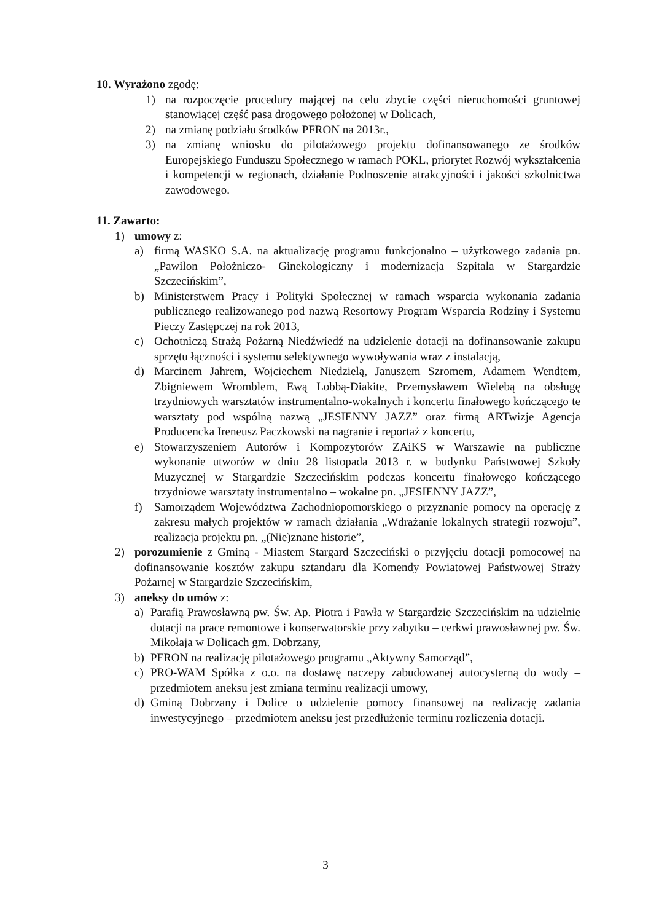10. Wyrażono zgodę:
1) na rozpoczęcie procedury mającej na celu zbycie części nieruchomości gruntowej stanowiącej część pasa drogowego położonej w Dolicach,
2) na zmianę podziału środków PFRON na 2013r.,
3) na zmianę wniosku do pilotażowego projektu dofinansowanego ze środków Europejskiego Funduszu Społecznego w ramach POKL, priorytet Rozwój wykształcenia i kompetencji w regionach, działanie Podnoszenie atrakcyjności i jakości szkolnictwa zawodowego.
11. Zawarto:
1) umowy z:
a) firmą WASKO S.A. na aktualizację programu funkcjonalno – użytkowego zadania pn. „Pawilon Położniczo- Ginekologiczny i modernizacja Szpitala w Stargardzie Szczecińskim”,
b) Ministerstwem Pracy i Polityki Społecznej w ramach wsparcia wykonania zadania publicznego realizowanego pod nazwą Resortowy Program Wsparcia Rodziny i Systemu Pieczy Zastępczej na rok 2013,
c) Ochotniczą Strażą Pożarną Niedźwiedź na udzielenie dotacji na dofinansowanie zakupu sprzętu łączności i systemu selektywnego wywoływania wraz z instalacją,
d) Marcinem Jahrem, Wojciechem Niedzielą, Januszem Szromem, Adamem Wendtem, Zbigniewem Wromblem, Ewą Lobbą-Diakite, Przemysławem Wielebą na obsługę trzydniowych warsztatów instrumentalno-wokalnych i koncertu finałowego kończącego te warsztaty pod wspólną nazwą „JESIENNY JAZZ” oraz firmą ARTwizje Agencja Producencka Ireneusz Paczkowski na nagranie i reportaż z koncertu,
e) Stowarzyszeniem Autorów i Kompozytorów ZAiKS w Warszawie na publiczne wykonanie utworów w dniu 28 listopada 2013 r. w budynku Państwowej Szkoły Muzycznej w Stargardzie Szczecińskim podczas koncertu finałowego kończącego trzydniowe warsztaty instrumentalno – wokalne pn. „JESIENNY JAZZ”,
f) Samorządem Województwa Zachodniopomorskiego o przyznanie pomocy na operację z zakresu małych projektów w ramach działania „Wdrażanie lokalnych strategii rozwoju”, realizacja projektu pn. „(Nie)znane historie”,
2) porozumienie z Gminą - Miastem Stargard Szczeciński o przyjęciu dotacji pomocowej na dofinansowanie kosztów zakupu sztandaru dla Komendy Powiatowej Państwowej Straży Pożarnej w Stargardzie Szczecińskim,
3) aneksy do umów z:
a) Parafią Prawosławną pw. Św. Ap. Piotra i Pawła w Stargardzie Szczecińskim na udzielnie dotacji na prace remontowe i konserwatorskie przy zabytku – cerkwi prawosławnej pw. Św. Mikołaja w Dolicach gm. Dobrzany,
b) PFRON na realizację pilotażowego programu „Aktywny Samorząd”,
c) PRO-WAM Spółka z o.o. na dostawę naczepy zabudowanej autocysterną do wody – przedmiotem aneksu jest zmiana terminu realizacji umowy,
d) Gminą Dobrzany i Dolice o udzielenie pomocy finansowej na realizację zadania inwestycyjnego – przedmiotem aneksu jest przedłużenie terminu rozliczenia dotacji.
3